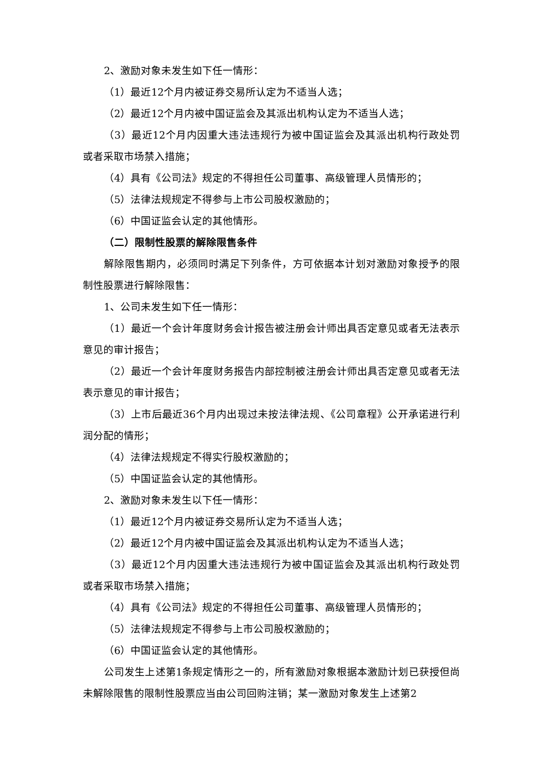2、激励对象未发生如下任一情形：
（1）最近12个月内被证券交易所认定为不适当人选；
（2）最近12个月内被中国证监会及其派出机构认定为不适当人选；
（3）最近12个月内因重大违法违规行为被中国证监会及其派出机构行政处罚或者采取市场禁入措施；
（4）具有《公司法》规定的不得担任公司董事、高级管理人员情形的；
（5）法律法规规定不得参与上市公司股权激励的；
（6）中国证监会认定的其他情形。
（二）限制性股票的解除限售条件
解除限售期内，必须同时满足下列条件，方可依据本计划对激励对象授予的限制性股票进行解除限售：
1、公司未发生如下任一情形：
（1）最近一个会计年度财务会计报告被注册会计师出具否定意见或者无法表示意见的审计报告；
（2）最近一个会计年度财务报告内部控制被注册会计师出具否定意见或者无法表示意见的审计报告；
（3）上市后最近36个月内出现过未按法律法规、《公司章程》公开承诺进行利润分配的情形；
（4）法律法规规定不得实行股权激励的；
（5）中国证监会认定的其他情形。
2、激励对象未发生以下任一情形：
（1）最近12个月内被证券交易所认定为不适当人选；
（2）最近12个月内被中国证监会及其派出机构认定为不适当人选；
（3）最近12个月内因重大违法违规行为被中国证监会及其派出机构行政处罚或者采取市场禁入措施；
（4）具有《公司法》规定的不得担任公司董事、高级管理人员情形的；
（5）法律法规规定不得参与上市公司股权激励的；
（6）中国证监会认定的其他情形。
公司发生上述第1条规定情形之一的，所有激励对象根据本激励计划已获授但尚未解除限售的限制性股票应当由公司回购注销；某一激励对象发生上述第2